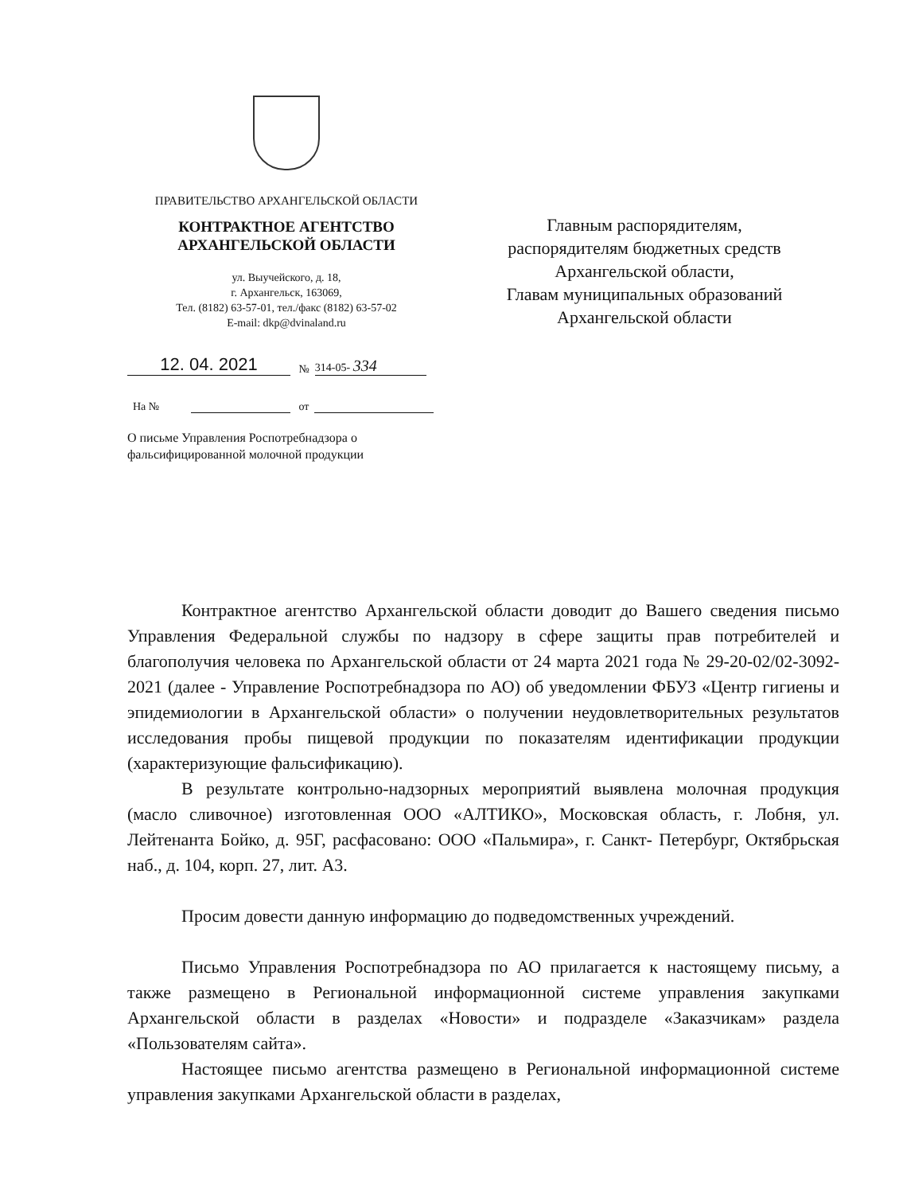ПРАВИТЕЛЬСТВО АРХАНГЕЛЬСКОЙ ОБЛАСТИ
КОНТРАКТНОЕ АГЕНТСТВО
АРХАНГЕЛЬСКОЙ ОБЛАСТИ
ул. Выучейского, д. 18,
г. Архангельск, 163069,
Тел. (8182) 63-57-01, тел./факс (8182) 63-57-02
E-mail: dkp@dvinaland.ru
12. 04. 2021 № 314-05- 334
На № от
О письме Управления Роспотребнадзора о фальсифицированной молочной продукции
Главным распорядителям,
распорядителям бюджетных средств
Архангельской области,
Главам муниципальных образований
Архангельской области
Контрактное агентство Архангельской области доводит до Вашего сведения письмо Управления Федеральной службы по надзору в сфере защиты прав потребителей и благополучия человека по Архангельской области от 24 марта 2021 года № 29-20-02/02-3092-2021 (далее - Управление Роспотребнадзора по АО) об уведомлении ФБУЗ «Центр гигиены и эпидемиологии в Архангельской области» о получении неудовлетворительных результатов исследования пробы пищевой продукции по показателям идентификации продукции (характеризующие фальсификацию).
В результате контрольно-надзорных мероприятий выявлена молочная продукция (масло сливочное) изготовленная ООО «АЛТИКО», Московская область, г. Лобня, ул. Лейтенанта Бойко, д. 95Г, расфасовано: ООО «Пальмира», г. Санкт- Петербург, Октябрьская наб., д. 104, корп. 27, лит. А3.
Просим довести данную информацию до подведомственных учреждений.
Письмо Управления Роспотребнадзора по АО прилагается к настоящему письму, а также размещено в Региональной информационной системе управления закупками Архангельской области в разделах «Новости» и подразделе «Заказчикам» раздела «Пользователям сайта».
Настоящее письмо агентства размещено в Региональной информационной системе управления закупками Архангельской области в разделах,